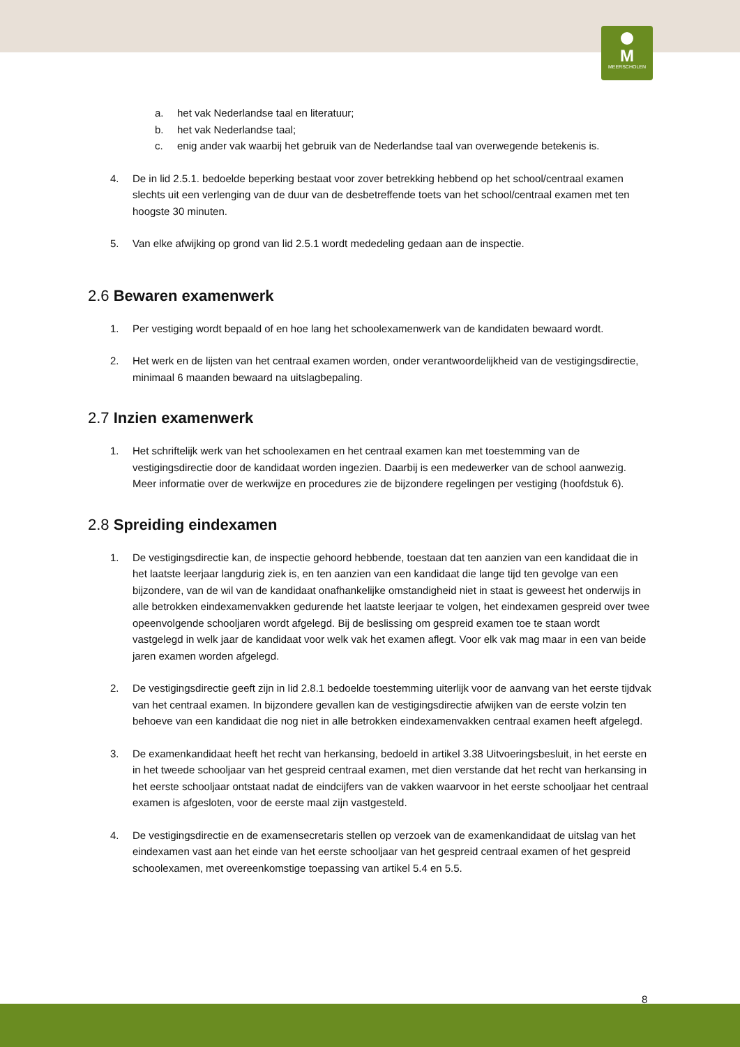M
MEERSCHOLEN
a. het vak Nederlandse taal en literatuur;
b. het vak Nederlandse taal;
c. enig ander vak waarbij het gebruik van de Nederlandse taal van overwegende betekenis is.
4. De in lid 2.5.1. bedoelde beperking bestaat voor zover betrekking hebbend op het school/centraal examen slechts uit een verlenging van de duur van de desbetreffende toets van het school/centraal examen met ten hoogste 30 minuten.
5. Van elke afwijking op grond van lid 2.5.1 wordt mededeling gedaan aan de inspectie.
2.6 Bewaren examenwerk
1. Per vestiging wordt bepaald of en hoe lang het schoolexamenwerk van de kandidaten bewaard wordt.
2. Het werk en de lijsten van het centraal examen worden, onder verantwoordelijkheid van de vestigingsdirectie, minimaal 6 maanden bewaard na uitslagbepaling.
2.7 Inzien examenwerk
1. Het schriftelijk werk van het schoolexamen en het centraal examen kan met toestemming van de vestigingsdirectie door de kandidaat worden ingezien. Daarbij is een medewerker van de school aanwezig. Meer informatie over de werkwijze en procedures zie de bijzondere regelingen per vestiging (hoofdstuk 6).
2.8 Spreiding eindexamen
1. De vestigingsdirectie kan, de inspectie gehoord hebbende, toestaan dat ten aanzien van een kandidaat die in het laatste leerjaar langdurig ziek is, en ten aanzien van een kandidaat die lange tijd ten gevolge van een bijzondere, van de wil van de kandidaat onafhankelijke omstandigheid niet in staat is geweest het onderwijs in alle betrokken eindexamenvakken gedurende het laatste leerjaar te volgen, het eindexamen gespreid over twee opeenvolgende schooljaren wordt afgelegd. Bij de beslissing om gespreid examen toe te staan wordt vastgelegd in welk jaar de kandidaat voor welk vak het examen aflegt. Voor elk vak mag maar in een van beide jaren examen worden afgelegd.
2. De vestigingsdirectie geeft zijn in lid 2.8.1 bedoelde toestemming uiterlijk voor de aanvang van het eerste tijdvak van het centraal examen. In bijzondere gevallen kan de vestigingsdirectie afwijken van de eerste volzin ten behoeve van een kandidaat die nog niet in alle betrokken eindexamenvakken centraal examen heeft afgelegd.
3. De examenkandidaat heeft het recht van herkansing, bedoeld in artikel 3.38 Uitvoeringsbesluit, in het eerste en in het tweede schooljaar van het gespreid centraal examen, met dien verstande dat het recht van herkansing in het eerste schooljaar ontstaat nadat de eindcijfers van de vakken waarvoor in het eerste schooljaar het centraal examen is afgesloten, voor de eerste maal zijn vastgesteld.
4. De vestigingsdirectie en de examensecretaris stellen op verzoek van de examenkandidaat de uitslag van het eindexamen vast aan het einde van het eerste schooljaar van het gespreid centraal examen of het gespreid schoolexamen, met overeenkomstige toepassing van artikel 5.4 en 5.5.
8